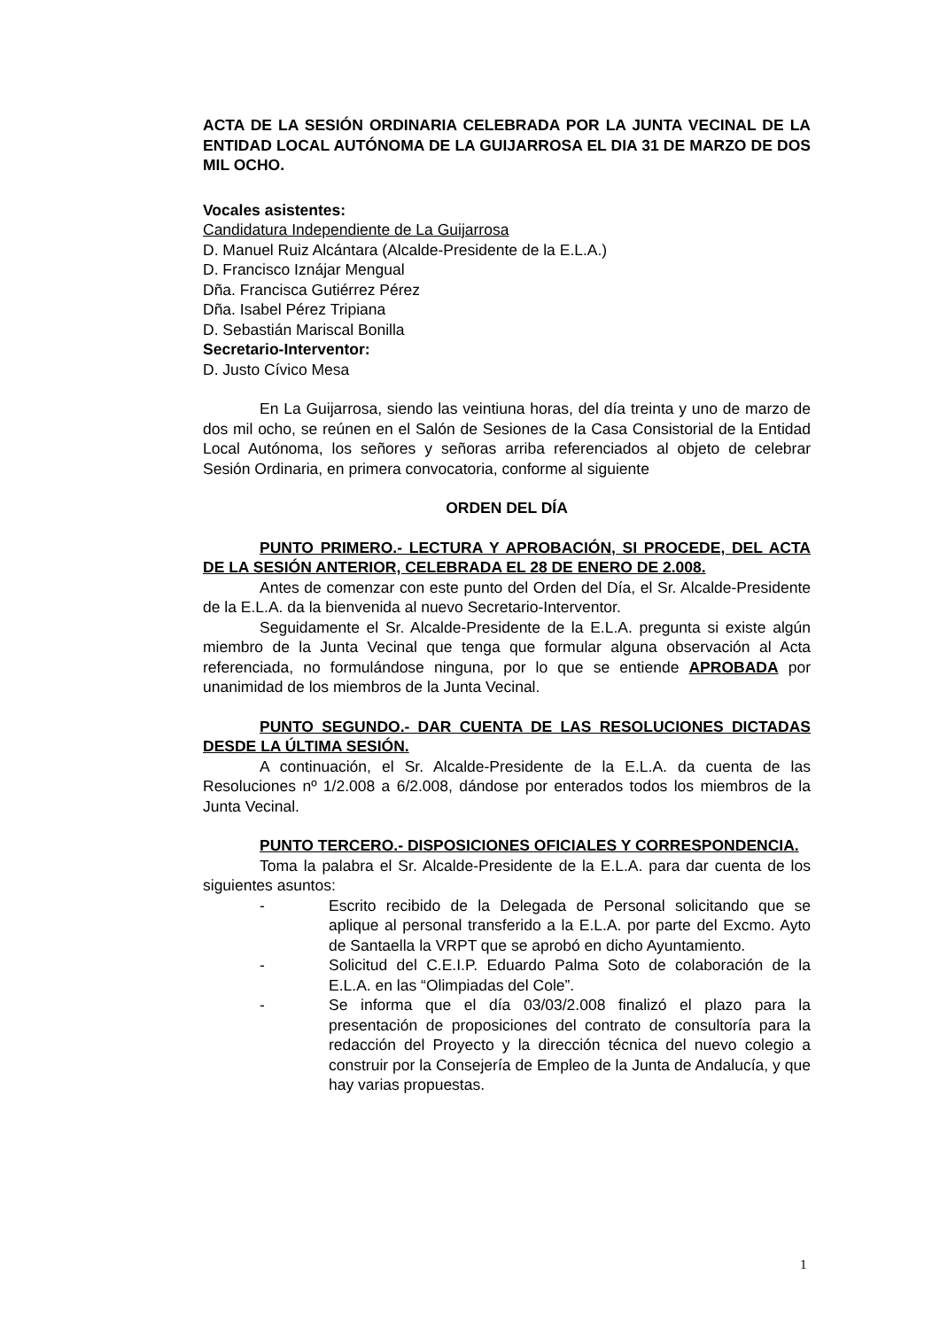ACTA DE LA SESIÓN ORDINARIA CELEBRADA POR LA JUNTA VECINAL DE LA ENTIDAD LOCAL AUTÓNOMA DE LA GUIJARROSA EL DIA 31 DE MARZO DE DOS MIL OCHO.
Vocales asistentes:
Candidatura Independiente de La Guijarrosa
D. Manuel Ruiz Alcántara (Alcalde-Presidente de la E.L.A.)
D. Francisco Iznájar Mengual
Dña. Francisca Gutiérrez Pérez
Dña. Isabel Pérez Tripiana
D. Sebastián Mariscal Bonilla
Secretario-Interventor:
D. Justo Cívico Mesa
En La Guijarrosa, siendo las veintiuna horas, del día treinta y uno de marzo de dos mil ocho, se reúnen en el Salón de Sesiones de la Casa Consistorial de la Entidad Local Autónoma, los señores y señoras arriba referenciados al objeto de celebrar Sesión Ordinaria, en primera convocatoria, conforme al siguiente
ORDEN DEL DÍA
PUNTO PRIMERO.- LECTURA Y APROBACIÓN, SI PROCEDE, DEL ACTA DE LA SESIÓN ANTERIOR, CELEBRADA EL 28 DE ENERO DE 2.008.
Antes de comenzar con este punto del Orden del Día, el Sr. Alcalde-Presidente de la E.L.A. da la bienvenida al nuevo Secretario-Interventor.
Seguidamente el Sr. Alcalde-Presidente de la E.L.A. pregunta si existe algún miembro de la Junta Vecinal que tenga que formular alguna observación al Acta referenciada, no formulándose ninguna, por lo que se entiende APROBADA por unanimidad de los miembros de la Junta Vecinal.
PUNTO SEGUNDO.- DAR CUENTA DE LAS RESOLUCIONES DICTADAS DESDE LA ÚLTIMA SESIÓN.
A continuación, el Sr. Alcalde-Presidente de la E.L.A. da cuenta de las Resoluciones nº 1/2.008 a 6/2.008, dándose por enterados todos los miembros de la Junta Vecinal.
PUNTO TERCERO.- DISPOSICIONES OFICIALES Y CORRESPONDENCIA.
Toma la palabra el Sr. Alcalde-Presidente de la E.L.A. para dar cuenta de los siguientes asuntos:
- Escrito recibido de la Delegada de Personal solicitando que se aplique al personal transferido a la E.L.A. por parte del Excmo. Ayto de Santaella la VRPT que se aprobó en dicho Ayuntamiento.
- Solicitud del C.E.I.P. Eduardo Palma Soto de colaboración de la E.L.A. en las “Olimpiadas del Cole”.
- Se informa que el día 03/03/2.008 finalizó el plazo para la presentación de proposiciones del contrato de consultoría para la redacción del Proyecto y la dirección técnica del nuevo colegio a construir por la Consejería de Empleo de la Junta de Andalucía, y que hay varias propuestas.
1